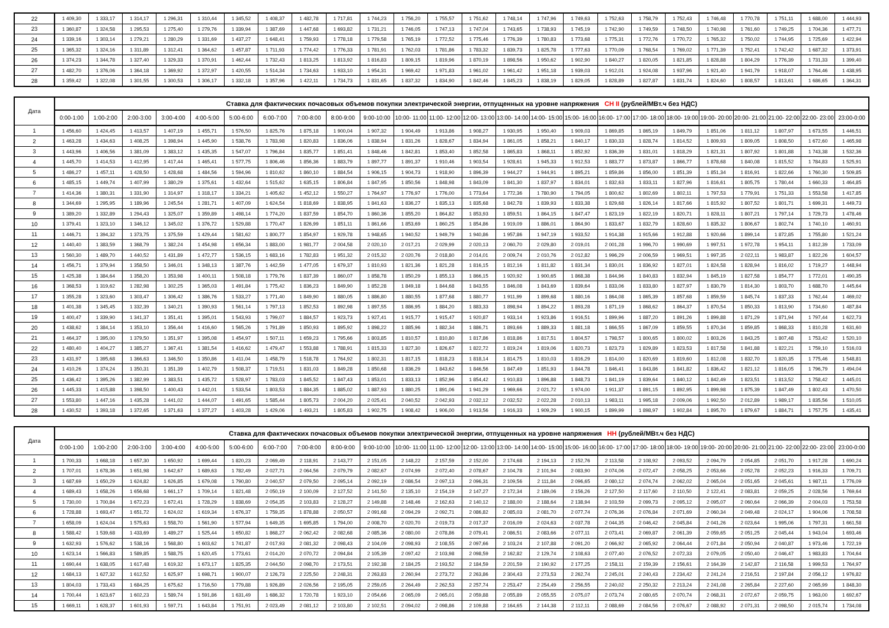| 22 | 1 409,30 | 1 333,17 | 1 314,17 | 1 296,31 | 1 310,44 | 1 345,52 | 1 408,37 | 1 482,78 | 1 717,81 | 1 744,23 | 1 756,20 | 1 755,57 | 1 751,62 | 1 748,14 | 1 747,96 | 1 749,63 | 1 752,63 | 1 758,79 | 1 752,43 | 1 746,48 | 1 770,78 | 1 751,11 | 1 688,00 | 1 444,93 |
| 23 | 1 360,87 | 1 324,58 | 1 295,53 | 1 275,40 | 1 279,76 | 1 339,94 | 1 387,69 | 1 447,68 | 1 693,82 | 1 731,21 | 1 746,05 | 1 747,13 | 1 747,04 | 1 743,65 | 1 738,93 | 1 745,19 | 1 742,90 | 1 749,59 | 1 748,50 | 1 740,98 | 1 761,60 | 1 749,25 | 1 704,36 | 1 477,71 |
| 24 | 1 339,16 | 1 303,14 | 1 279,21 | 1 280,29 | 1 331,69 | 1 437,27 | 1 648,41 | 1 759,93 | 1 778,18 | 1 779,58 | 1 765,19 | 1 772,52 | 1 775,46 | 1 776,39 | 1 780,83 | 1 773,68 | 1 775,31 | 1 772,76 | 1 770,72 | 1 765,32 | 1 750,02 | 1 744,95 | 1 725,69 | 1 422,94 |
| 25 | 1 365,32 | 1 324,16 | 1 311,89 | 1 312,41 | 1 364,62 | 1 457,87 | 1 711,93 | 1 774,42 | 1 776,33 | 1 781,91 | 1 762,03 | 1 781,86 | 1 783,32 | 1 839,73 | 1 825,78 | 1 777,63 | 1 770,09 | 1 768,54 | 1 769,02 | 1 771,39 | 1 752,41 | 1 742,42 | 1 687,32 | 1 373,91 |
| 26 | 1 374,23 | 1 344,78 | 1 327,40 | 1 329,33 | 1 370,91 | 1 462,44 | 1 732,43 | 1 813,25 | 1 813,92 | 1 816,83 | 1 809,15 | 1 819,96 | 1 870,19 | 1 898,56 | 1 950,62 | 1 902,90 | 1 840,27 | 1 820,05 | 1 821,85 | 1 828,88 | 1 804,29 | 1 776,39 | 1 731,33 | 1 399,40 |
| 27 | 1 482,70 | 1 376,06 | 1 364,18 | 1 369,92 | 1 372,97 | 1 420,55 | 1 514,34 | 1 734,63 | 1 933,10 | 1 954,31 | 1 969,42 | 1 971,83 | 1 961,02 | 1 961,42 | 1 951,18 | 1 939,03 | 1 912,01 | 1 924,08 | 1 937,96 | 1 921,40 | 1 941,79 | 1 918,07 | 1 764,46 | 1 438,95 |
| 28 | 1 359,42 | 1 322,08 | 1 301,55 | 1 300,53 | 1 306,17 | 1 332,18 | 1 357,96 | 1 422,11 | 1 734,73 | 1 831,65 | 1 837,32 | 1 834,90 | 1 842,46 | 1 845,23 | 1 838,19 | 1 829,05 | 1 828,89 | 1 827,87 | 1 831,74 | 1 824,60 | 1 808,57 | 1 813,61 | 1 686,65 | 1 364,31 |
| Дата | Ставка для фактических почасовых объемов покупки электрической энергии, отпущенных на уровне напряжения СН II (рублей/МВт.ч без НДС) | | | | | | | | | | | | | | | | | | | | | | | |
| --- | --- | --- | --- | --- | --- | --- | --- | --- | --- | --- | --- | --- | --- | --- | --- | --- | --- | --- | --- | --- | --- | --- | --- | --- |
| | 0:00-1:00 | 1:00-2:00 | 2:00-3:00 | 3:00-4:00 | 4:00-5:00 | 5:00-6:00 | 6:00-7:00 | 7:00-8:00 | 8:00-9:00 | 9:00-10:00 | 10:00- 11:00 | 11:00- 12:00 | 12:00- 13:00 | 13:00- 14:00 | 14:00- 15:00 | 15:00- 16:00 | 16:00- 17:00 | 17:00- 18:00 | 18:00- 19:00 | 19:00- 20:00 | 20:00- 21:00 | 21:00- 22:00 | 22:00- 23:00 | 23:00-0:00 |
| 1 | 1 456,60 | 1 424,45 | 1 413,57 | 1 407,19 | 1 455,71 | 1 576,50 | 1 825,76 | 1 875,18 | 1 900,04 | 1 907,32 | 1 904,49 | 1 913,86 | 1 908,27 | 1 930,95 | 1 950,40 | 1 909,03 | 1 869,85 | 1 865,19 | 1 849,79 | 1 851,06 | 1 811,12 | 1 807,97 | 1 673,55 | 1 446,51 |
| 2 | 1 463,28 | 1 434,63 | 1 408,25 | 1 398,94 | 1 445,90 | 1 538,76 | 1 783,98 | 1 820,83 | 1 836,06 | 1 838,94 | 1 831,26 | 1 828,67 | 1 834,94 | 1 861,05 | 1 858,21 | 1 840,17 | 1 830,33 | 1 828,74 | 1 814,52 | 1 809,93 | 1 809,05 | 1 808,50 | 1 672,60 | 1 465,98 |
| 3 | 1 443,96 | 1 406,56 | 1 381,09 | 1 383,12 | 1 435,35 | 1 547,07 | 1 796,84 | 1 835,77 | 1 851,41 | 1 848,46 | 1 842,81 | 1 853,40 | 1 852,58 | 1 865,83 | 1 868,11 | 1 852,92 | 1 836,39 | 1 831,01 | 1 818,29 | 1 821,31 | 1 807,92 | 1 801,88 | 1 743,38 | 1 532,36 |
| 4 | 1 445,70 | 1 414,53 | 1 412,95 | 1 417,44 | 1 465,41 | 1 577,75 | 1 806,46 | 1 856,36 | 1 883,79 | 1 897,77 | 1 891,37 | 1 910,46 | 1 903,54 | 1 928,61 | 1 945,33 | 1 912,53 | 1 883,77 | 1 873,87 | 1 866,77 | 1 878,68 | 1 840,08 | 1 815,52 | 1 784,83 | 1 525,91 |
| 5 | 1 486,27 | 1 457,11 | 1 428,50 | 1 428,68 | 1 484,56 | 1 594,96 | 1 810,62 | 1 860,10 | 1 884,54 | 1 906,15 | 1 904,73 | 1 918,90 | 1 896,39 | 1 944,27 | 1 944,91 | 1 895,21 | 1 859,86 | 1 856,00 | 1 851,39 | 1 851,34 | 1 816,91 | 1 822,66 | 1 760,30 | 1 509,85 |
| 6 | 1 485,15 | 1 449,74 | 1 407,99 | 1 380,29 | 1 375,61 | 1 432,64 | 1 515,62 | 1 635,15 | 1 806,84 | 1 847,95 | 1 850,56 | 1 848,98 | 1 843,09 | 1 841,30 | 1 837,97 | 1 834,01 | 1 832,63 | 1 833,11 | 1 827,96 | 1 816,61 | 1 805,75 | 1 780,44 | 1 660,33 | 1 464,85 |
| 7 | 1 414,36 | 1 380,31 | 1 331,90 | 1 314,97 | 1 318,17 | 1 334,21 | 1 405,62 | 1 452,12 | 1 550,27 | 1 764,97 | 1 776,97 | 1 776,00 | 1 773,64 | 1 772,36 | 1 780,90 | 1 794,05 | 1 800,62 | 1 802,69 | 1 802,11 | 1 797,53 | 1 779,91 | 1 751,33 | 1 553,58 | 1 417,85 |
| 8 | 1 344,69 | 1 295,95 | 1 189,96 | 1 245,54 | 1 281,71 | 1 407,09 | 1 624,54 | 1 818,69 | 1 838,95 | 1 841,63 | 1 836,27 | 1 835,13 | 1 835,68 | 1 842,78 | 1 839,93 | 1 833,38 | 1 829,68 | 1 826,14 | 1 817,66 | 1 815,92 | 1 807,52 | 1 801,71 | 1 699,31 | 1 449,73 |
| 9 | 1 389,20 | 1 332,89 | 1 294,43 | 1 325,07 | 1 359,89 | 1 498,14 | 1 774,20 | 1 837,59 | 1 854,70 | 1 860,36 | 1 855,20 | 1 864,82 | 1 853,93 | 1 859,51 | 1 864,15 | 1 847,47 | 1 823,19 | 1 822,19 | 1 820,71 | 1 828,11 | 1 807,21 | 1 797,14 | 1 729,73 | 1 478,46 |
| 10 | 1 379,41 | 1 323,10 | 1 346,12 | 1 345,02 | 1 376,72 | 1 529,88 | 1 770,47 | 1 826,99 | 1 851,11 | 1 861,66 | 1 853,69 | 1 860,25 | 1 854,86 | 1 919,09 | 1 886,01 | 1 864,90 | 1 833,67 | 1 832,79 | 1 828,60 | 1 835,32 | 1 806,67 | 1 802,74 | 1 740,10 | 1 460,91 |
| 11 | 1 446,71 | 1 394,32 | 1 373,75 | 1 375,59 | 1 429,44 | 1 581,62 | 1 800,77 | 1 854,97 | 1 929,78 | 1 948,65 | 1 940,52 | 1 949,79 | 1 940,86 | 1 957,86 | 1 947,19 | 1 933,52 | 1 914,38 | 1 915,66 | 1 912,88 | 1 920,66 | 1 899,14 | 1 872,85 | 1 755,80 | 1 521,24 |
| 12 | 1 440,40 | 1 383,59 | 1 368,79 | 1 382,24 | 1 454,98 | 1 656,34 | 1 883,00 | 1 981,77 | 2 004,58 | 2 020,10 | 2 017,21 | 2 029,99 | 2 020,13 | 2 060,70 | 2 029,80 | 2 019,01 | 2 001,28 | 1 996,70 | 1 990,69 | 1 997,51 | 1 972,78 | 1 954,11 | 1 812,39 | 1 733,09 |
| 13 | 1 560,30 | 1 489,70 | 1 440,52 | 1 431,89 | 1 472,77 | 1 536,15 | 1 683,16 | 1 782,83 | 1 951,32 | 2 015,32 | 2 020,76 | 2 018,80 | 2 014,01 | 2 009,74 | 2 010,76 | 2 012,82 | 1 996,29 | 2 006,59 | 1 969,51 | 1 997,35 | 2 022,11 | 1 983,87 | 1 822,26 | 1 604,57 |
| 14 | 1 456,71 | 1 379,94 | 1 358,50 | 1 346,01 | 1 348,13 | 1 387,76 | 1 442,59 | 1 477,05 | 1 679,37 | 1 810,93 | 1 821,36 | 1 821,28 | 1 816,15 | 1 812,16 | 1 811,82 | 1 831,34 | 1 830,01 | 1 836,92 | 1 827,01 | 1 824,58 | 1 828,94 | 1 816,02 | 1 719,27 | 1 448,94 |
| 15 | 1 425,38 | 1 384,64 | 1 358,20 | 1 353,98 | 1 400,11 | 1 508,18 | 1 779,76 | 1 837,39 | 1 860,07 | 1 858,78 | 1 850,29 | 1 855,13 | 1 866,15 | 1 920,92 | 1 900,65 | 1 868,38 | 1 844,96 | 1 840,83 | 1 832,94 | 1 845,19 | 1 827,58 | 1 854,77 | 1 772,01 | 1 490,35 |
| 16 | 1 368,53 | 1 319,62 | 1 282,98 | 1 302,25 | 1 365,03 | 1 491,84 | 1 775,42 | 1 836,23 | 1 849,90 | 1 852,28 | 1 849,18 | 1 844,68 | 1 843,55 | 1 846,08 | 1 843,69 | 1 839,64 | 1 833,06 | 1 833,80 | 1 827,97 | 1 830,79 | 1 814,30 | 1 803,70 | 1 688,70 | 1 445,64 |
| 17 | 1 355,28 | 1 323,60 | 1 303,47 | 1 306,42 | 1 386,76 | 1 533,27 | 1 771,40 | 1 849,90 | 1 880,05 | 1 886,80 | 1 880,55 | 1 877,68 | 1 880,77 | 1 911,99 | 1 899,68 | 1 880,16 | 1 864,08 | 1 865,39 | 1 857,68 | 1 859,59 | 1 845,74 | 1 837,33 | 1 762,44 | 1 469,02 |
| 18 | 1 401,38 | 1 345,45 | 1 332,39 | 1 340,21 | 1 390,93 | 1 561,14 | 1 797,13 | 1 852,53 | 1 892,98 | 1 897,55 | 1 886,95 | 1 884,20 | 1 883,33 | 1 898,94 | 1 894,22 | 1 893,28 | 1 871,19 | 1 868,62 | 1 864,37 | 1 870,54 | 1 850,33 | 1 813,90 | 1 734,60 | 1 487,84 |
| 19 | 1 400,47 | 1 339,90 | 1 341,37 | 1 351,41 | 1 395,01 | 1 543,93 | 1 799,07 | 1 884,57 | 1 923,73 | 1 927,41 | 1 915,77 | 1 915,47 | 1 920,87 | 1 933,14 | 1 923,86 | 1 916,51 | 1 899,96 | 1 887,20 | 1 891,26 | 1 899,88 | 1 871,29 | 1 871,94 | 1 797,44 | 1 622,73 |
| 20 | 1 438,62 | 1 384,14 | 1 353,10 | 1 356,44 | 1 416,60 | 1 565,26 | 1 791,89 | 1 850,93 | 1 895,92 | 1 898,22 | 1 885,96 | 1 882,34 | 1 886,71 | 1 893,66 | 1 889,33 | 1 881,18 | 1 866,55 | 1 867,09 | 1 859,55 | 1 870,34 | 1 859,85 | 1 868,33 | 1 810,28 | 1 631,60 |
| 21 | 1 464,37 | 1 395,00 | 1 379,50 | 1 351,97 | 1 395,08 | 1 454,97 | 1 507,11 | 1 659,23 | 1 795,66 | 1 803,85 | 1 810,57 | 1 810,80 | 1 817,86 | 1 818,86 | 1 817,51 | 1 804,57 | 1 798,57 | 1 800,65 | 1 800,02 | 1 803,26 | 1 843,25 | 1 807,48 | 1 753,42 | 1 520,10 |
| 22 | 1 480,40 | 1 404,27 | 1 385,27 | 1 367,41 | 1 381,54 | 1 416,62 | 1 479,47 | 1 553,88 | 1 788,91 | 1 815,33 | 1 827,30 | 1 826,67 | 1 822,72 | 1 819,24 | 1 819,06 | 1 820,73 | 1 823,73 | 1 829,89 | 1 823,53 | 1 817,58 | 1 841,88 | 1 822,21 | 1 759,10 | 1 516,03 |
| 23 | 1 431,97 | 1 395,68 | 1 366,63 | 1 346,50 | 1 350,86 | 1 411,04 | 1 458,79 | 1 518,78 | 1 764,92 | 1 802,31 | 1 817,15 | 1 818,23 | 1 818,14 | 1 814,75 | 1 810,03 | 1 816,29 | 1 814,00 | 1 820,69 | 1 819,60 | 1 812,08 | 1 832,70 | 1 820,35 | 1 775,46 | 1 548,81 |
| 24 | 1 410,26 | 1 374,24 | 1 350,31 | 1 351,39 | 1 402,79 | 1 508,37 | 1 719,51 | 1 831,03 | 1 849,28 | 1 850,68 | 1 836,29 | 1 843,62 | 1 846,56 | 1 847,49 | 1 851,93 | 1 844,78 | 1 846,41 | 1 843,86 | 1 841,82 | 1 836,42 | 1 821,12 | 1 816,05 | 1 796,79 | 1 494,04 |
| 25 | 1 436,42 | 1 395,26 | 1 382,99 | 1 383,51 | 1 435,72 | 1 528,97 | 1 783,03 | 1 845,52 | 1 847,43 | 1 853,01 | 1 833,13 | 1 852,96 | 1 854,42 | 1 910,83 | 1 896,88 | 1 848,73 | 1 841,19 | 1 839,64 | 1 840,12 | 1 842,49 | 1 823,51 | 1 813,52 | 1 758,42 | 1 445,01 |
| 26 | 1 445,33 | 1 415,88 | 1 398,50 | 1 400,43 | 1 442,01 | 1 533,54 | 1 803,53 | 1 884,35 | 1 885,02 | 1 887,93 | 1 880,25 | 1 891,06 | 1 941,29 | 1 969,66 | 2 021,72 | 1 974,00 | 1 911,37 | 1 891,15 | 1 892,95 | 1 899,98 | 1 875,39 | 1 847,49 | 1 802,43 | 1 470,50 |
| 27 | 1 553,80 | 1 447,16 | 1 435,28 | 1 441,02 | 1 444,07 | 1 491,65 | 1 585,44 | 1 805,73 | 2 004,20 | 2 025,41 | 2 040,52 | 2 042,93 | 2 032,12 | 2 032,52 | 2 022,28 | 2 010,13 | 1 983,11 | 1 995,18 | 2 009,06 | 1 992,50 | 2 012,89 | 1 989,17 | 1 835,56 | 1 510,05 |
| 28 | 1 430,52 | 1 393,18 | 1 372,65 | 1 371,63 | 1 377,27 | 1 403,28 | 1 429,06 | 1 493,21 | 1 805,83 | 1 902,75 | 1 908,42 | 1 906,00 | 1 913,56 | 1 916,33 | 1 909,29 | 1 900,15 | 1 899,99 | 1 898,97 | 1 902,84 | 1 895,70 | 1 879,67 | 1 884,71 | 1 757,75 | 1 435,41 |
| Дата | Ставка для фактических почасовых объемов покупки электрической энергии, отпущенных на уровне напряжения НН (рублей/МВт.ч без НДС) | | | | | | | | | | | | | | | | | | | | | | | |
| --- | --- | --- | --- | --- | --- | --- | --- | --- | --- | --- | --- | --- | --- | --- | --- | --- | --- | --- | --- | --- | --- | --- | --- | --- |
| | 0:00-1:00 | 1:00-2:00 | 2:00-3:00 | 3:00-4:00 | 4:00-5:00 | 5:00-6:00 | 6:00-7:00 | 7:00-8:00 | 8:00-9:00 | 9:00-10:00 | 10:00- 11:00 | 11:00- 12:00 | 12:00- 13:00 | 13:00- 14:00 | 14:00- 15:00 | 15:00- 16:00 | 16:00- 17:00 | 17:00- 18:00 | 18:00- 19:00 | 19:00- 20:00 | 20:00- 21:00 | 21:00- 22:00 | 22:00- 23:00 | 23:00-0:00 |
| 1 | 1 700,33 | 1 668,18 | 1 657,30 | 1 650,92 | 1 699,44 | 1 820,23 | 2 069,49 | 2 118,91 | 2 143,77 | 2 151,05 | 2 148,22 | 2 157,59 | 2 152,00 | 2 174,68 | 2 194,13 | 2 152,76 | 2 113,58 | 2 108,92 | 2 093,52 | 2 094,79 | 2 054,85 | 2 051,70 | 1 917,28 | 1 690,24 |
| 2 | 1 707,01 | 1 678,36 | 1 651,98 | 1 642,67 | 1 689,63 | 1 782,49 | 2 027,71 | 2 064,56 | 2 079,79 | 2 082,67 | 2 074,99 | 2 072,40 | 2 078,67 | 2 104,78 | 2 101,94 | 2 083,90 | 2 074,06 | 2 072,47 | 2 058,25 | 2 053,66 | 2 052,78 | 2 052,23 | 1 916,33 | 1 709,71 |
| 3 | 1 687,69 | 1 650,29 | 1 624,82 | 1 626,85 | 1 679,08 | 1 790,80 | 2 040,57 | 2 079,50 | 2 095,14 | 2 092,19 | 2 086,54 | 2 097,13 | 2 096,31 | 2 109,56 | 2 111,84 | 2 096,65 | 2 080,12 | 2 074,74 | 2 062,02 | 2 065,04 | 2 051,65 | 2 045,61 | 1 987,11 | 1 776,09 |
| 4 | 1 689,43 | 1 658,26 | 1 656,68 | 1 661,17 | 1 709,14 | 1 821,48 | 2 050,19 | 2 100,09 | 2 127,52 | 2 141,50 | 2 135,10 | 2 154,19 | 2 147,27 | 2 172,34 | 2 189,06 | 2 156,26 | 2 127,50 | 2 117,60 | 2 110,50 | 2 122,41 | 2 083,81 | 2 059,25 | 2 028,56 | 1 769,64 |
| 5 | 1 730,00 | 1 700,84 | 1 672,23 | 1 672,41 | 1 728,29 | 1 838,69 | 2 054,35 | 2 103,83 | 2 128,27 | 2 149,88 | 2 148,46 | 2 162,63 | 2 140,12 | 2 188,00 | 2 188,64 | 2 138,94 | 2 103,59 | 2 099,73 | 2 095,12 | 2 095,07 | 2 060,64 | 2 066,39 | 2 004,03 | 1 753,58 |
| 6 | 1 728,88 | 1 693,47 | 1 651,72 | 1 624,02 | 1 619,34 | 1 676,37 | 1 759,35 | 1 878,88 | 2 050,57 | 2 091,68 | 2 094,29 | 2 092,71 | 2 086,82 | 2 085,03 | 2 081,70 | 2 077,74 | 2 076,36 | 2 076,84 | 2 071,69 | 2 060,34 | 2 049,48 | 2 024,17 | 1 904,06 | 1 708,58 |
| 7 | 1 658,09 | 1 624,04 | 1 575,63 | 1 558,70 | 1 561,90 | 1 577,94 | 1 649,35 | 1 695,85 | 1 794,00 | 2 008,70 | 2 020,70 | 2 019,73 | 2 017,37 | 2 016,09 | 2 024,63 | 2 037,78 | 2 044,35 | 2 046,42 | 2 045,84 | 2 041,26 | 2 023,64 | 1 995,06 | 1 797,31 | 1 661,58 |
| 8 | 1 588,42 | 1 539,68 | 1 433,69 | 1 489,27 | 1 525,44 | 1 650,82 | 1 868,27 | 2 062,42 | 2 082,68 | 2 085,36 | 2 080,00 | 2 078,86 | 2 079,41 | 2 086,51 | 2 083,66 | 2 077,11 | 2 073,41 | 2 069,87 | 2 061,39 | 2 059,65 | 2 051,25 | 2 045,44 | 1 943,04 | 1 693,46 |
| 9 | 1 632,93 | 1 576,62 | 1 538,16 | 1 568,80 | 1 603,62 | 1 741,87 | 2 017,93 | 2 081,32 | 2 098,43 | 2 104,09 | 2 098,93 | 2 108,55 | 2 097,66 | 2 103,24 | 2 107,88 | 2 091,20 | 2 066,92 | 2 065,92 | 2 064,44 | 2 071,84 | 2 050,94 | 2 040,87 | 1 973,46 | 1 722,19 |
| 10 | 1 623,14 | 1 566,83 | 1 589,85 | 1 588,75 | 1 620,45 | 1 773,61 | 2 014,20 | 2 070,72 | 2 094,84 | 2 105,39 | 2 097,42 | 2 103,98 | 2 098,59 | 2 162,82 | 2 129,74 | 2 108,63 | 2 077,40 | 2 076,52 | 2 072,33 | 2 079,05 | 2 050,40 | 2 046,47 | 1 983,83 | 1 704,64 |
| 11 | 1 690,44 | 1 638,05 | 1 617,48 | 1 619,32 | 1 673,17 | 1 825,35 | 2 044,50 | 2 098,70 | 2 173,51 | 2 192,38 | 2 184,25 | 2 193,52 | 2 184,59 | 2 201,59 | 2 190,92 | 2 177,25 | 2 158,11 | 2 159,39 | 2 156,61 | 2 164,39 | 2 142,87 | 2 116,58 | 1 999,53 | 1 764,97 |
| 12 | 1 684,13 | 1 627,32 | 1 612,52 | 1 625,97 | 1 698,71 | 1 900,07 | 2 126,73 | 2 225,50 | 2 248,31 | 2 263,83 | 2 260,94 | 2 273,72 | 2 263,86 | 2 304,43 | 2 273,53 | 2 262,74 | 2 245,01 | 2 240,43 | 2 234,42 | 2 241,24 | 2 216,51 | 2 197,84 | 2 056,12 | 1 976,82 |
| 13 | 1 804,03 | 1 733,43 | 1 684,25 | 1 675,62 | 1 716,50 | 1 779,88 | 1 926,89 | 2 026,56 | 2 195,05 | 2 259,05 | 2 264,49 | 2 262,53 | 2 257,74 | 2 253,47 | 2 254,49 | 2 256,55 | 2 240,02 | 2 250,32 | 2 213,24 | 2 241,08 | 2 265,84 | 2 227,60 | 2 065,99 | 1 848,30 |
| 14 | 1 700,44 | 1 623,67 | 1 602,23 | 1 589,74 | 1 591,86 | 1 631,49 | 1 686,32 | 1 720,78 | 1 923,10 | 2 054,66 | 2 065,09 | 2 065,01 | 2 059,88 | 2 055,89 | 2 055,55 | 2 075,07 | 2 073,74 | 2 080,65 | 2 070,74 | 2 068,31 | 2 072,67 | 2 059,75 | 1 963,00 | 1 692,67 |
| 15 | 1 669,11 | 1 628,37 | 1 601,93 | 1 597,71 | 1 643,84 | 1 751,91 | 2 023,49 | 2 081,12 | 2 103,80 | 2 102,51 | 2 094,02 | 2 098,86 | 2 109,88 | 2 164,65 | 2 144,38 | 2 112,11 | 2 088,69 | 2 084,56 | 2 076,67 | 2 088,92 | 2 071,31 | 2 098,50 | 2 015,74 | 1 734,08 |